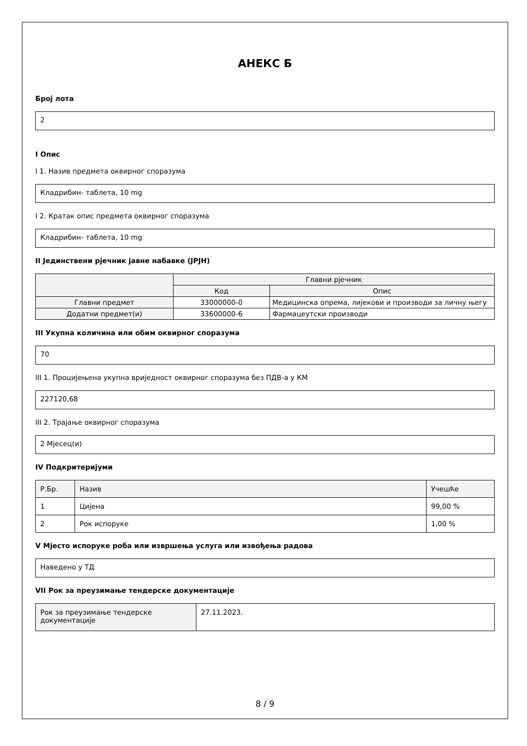АНЕКС Б
Број лота
2
I Опис
I 1. Назив предмета оквирног споразума
Кладрибин- таблета, 10 mg
I 2. Кратак опис предмета оквирног споразума
Кладрибин- таблета, 10 mg
II Јединствени рјечник јавне набавке (JPJH)
| | Главни рјечник | |
| --- | --- | --- |
| | Код | Опис |
| Главни предмет | 33000000-0 | Медицинска опрема, лијекови и производи за личну његу |
| Додатни предмет(и) | 33600000-6 | Фармацеутски производи |
III Укупна количина или обим оквирног споразума
70
III 1. Процијењена укупна вриједност оквирног споразума без ПДВ-а у КМ
227120,68
III 2. Трајање оквирног споразума
2 Мјесец(и)
IV Подкритеријуми
| Р.Бр. | Назив | Учешће |
| --- | --- | --- |
| 1 | Цијена | 99,00 % |
| 2 | Рок испоруке | 1,00 % |
V Мјесто испоруке роба или извршења услуга или извођења радова
Наведено у ТД
VII Рок за преузимање тендерске документације
| Рок за преузимање тендерске документације | 27.11.2023. |
8 / 9